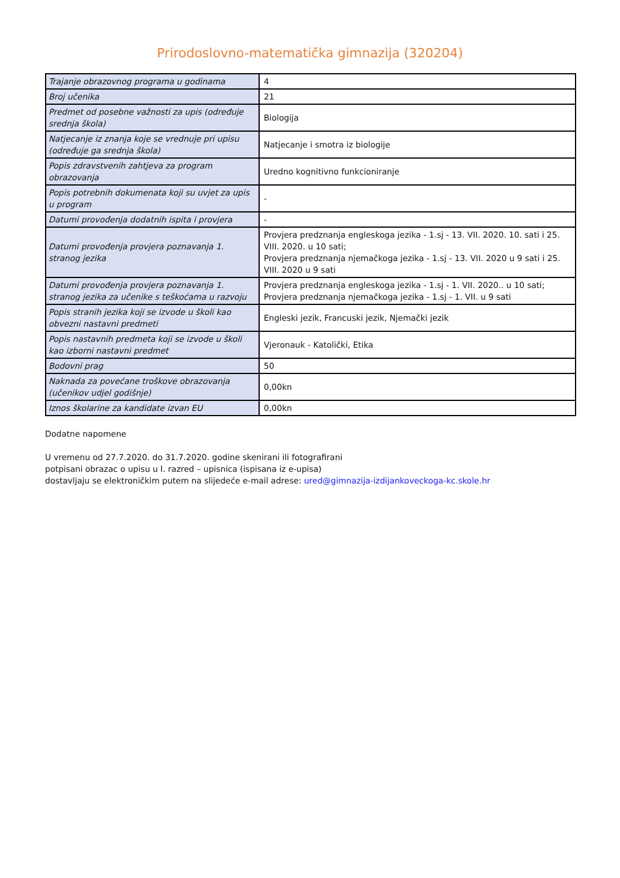Prirodoslovno-matematička gimnazija (320204)
| Trajanje obrazovnog programa u godinama | 4 |
| Broj učenika | 21 |
| Predmet od posebne važnosti za upis (određuje srednja škola) | Biologija |
| Natjecanje iz znanja koje se vrednuje pri upisu (određuje ga srednja škola) | Natjecanje i smotra iz biologije |
| Popis zdravstvenih zahtjeva za program obrazovanja | Uredno kognitivno funkcioniranje |
| Popis potrebnih dokumenata koji su uvjet za upis u program | - |
| Datumi provođenja dodatnih ispita i provjera | - |
| Datumi provođenja provjera poznavanja 1. stranog jezika | Provjera predznanja engleskoga jezika - 1.sj - 13. VII. 2020. 10. sati i 25. VIII. 2020. u 10 sati; Provjera predznanja njemačkoga jezika - 1.sj - 13. VII. 2020 u 9 sati i 25. VIII. 2020 u 9 sati |
| Datumi provođenja provjera poznavanja 1. stranog jezika za učenike s teškoćama u razvoju | Provjera predznanja engleskoga jezika - 1.sj - 1. VII. 2020.. u 10 sati; Provjera predznanja njemačkoga jezika - 1.sj - 1. VII. u 9 sati |
| Popis stranih jezika koji se izvode u školi kao obvezni nastavni predmeti | Engleski jezik, Francuski jezik, Njemački jezik |
| Popis nastavnih predmeta koji se izvode u školi kao izborni nastavni predmet | Vjeronauk - Katolički, Etika |
| Bodovni prag | 50 |
| Naknada za povećane troškove obrazovanja (učenikov udjel godišnje) | 0,00kn |
| Iznos školarine za kandidate izvan EU | 0,00kn |
Dodatne napomene
U vremenu od 27.7.2020. do 31.7.2020. godine skenirani ili fotografirani
potpisani obrazac o upisu u I. razred – upisnica (ispisana iz e-upisa)
dostavljaju se elektroničkim putem na slijedeće e-mail adrese: ured@gimnazija-izdijankoveckoga-kc.skole.hr